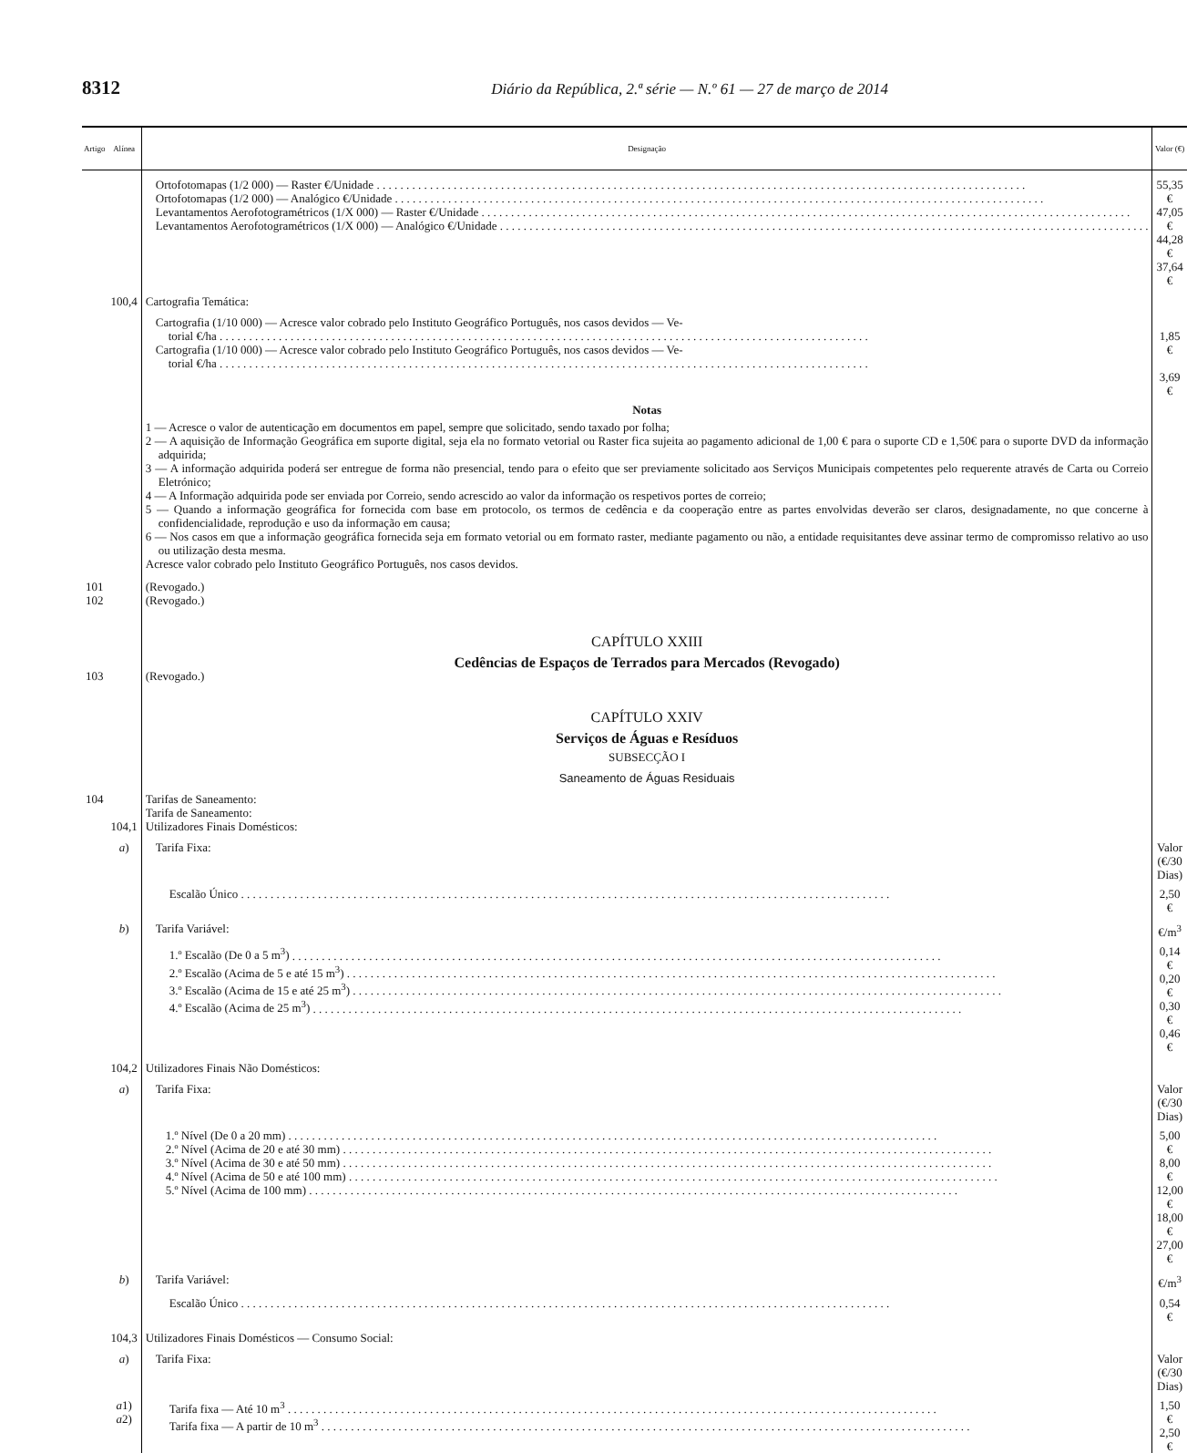8312 Diário da República, 2.ª série — N.º 61 — 27 de março de 2014
| Artigo | Alínea | Designação | Valor (€) |
| --- | --- | --- | --- |
| | | Ortofotomapas (1/2 000) — Raster €/Unidade Ortofotomapas (1/2 000) — Analógico €/Unidade Levantamentos Aerofotogramétricos (1/X 000) — Raster €/Unidade Levantamentos Aerofotogramétricos (1/X 000) — Analógico €/Unidade | 55,35 € 47,05 € 44,28 € 37,64 € |
| | 100,4 | Cartografia Temática: | |
| | | Cartografia (1/10 000) — Acresce valor cobrado pelo Instituto Geográfico Português, nos casos devidos — Ve- torial €/ha Cartografia (1/10 000) — Acresce valor cobrado pelo Instituto Geográfico Português, nos casos devidos — Ve- torial €/ha | 1,85 € 3,69 € |
| | | Notas 1 — Acresce o valor de autenticação em documentos em papel, sempre que solicitado, sendo taxado por folha; 2 — A aquisição de Informação Geográfica em suporte digital, seja ela no formato vetorial ou Raster fica sujeita ao pagamento adicional de 1,00 € para o suporte CD e 1,50€ para o suporte DVD da informação adquirida; 3 — A informação adquirida poderá ser entregue de forma não presencial, tendo para o efeito que ser previamente solicitado aos Serviços Municipais competentes pelo requerente através de Carta ou Correio Eletrónico; 4 — A Informação adquirida pode ser enviada por Correio, sendo acrescido ao valor da informação os respetivos portes de correio; 5 — Quando a informação geográfica for fornecida com base em protocolo, os termos de cedência e da cooperação entre as partes envolvidas deverão ser claros, designadamente, no que concerne à confidencialidade, reprodução e uso da informação em causa; 6 — Nos casos em que a informação geográfica fornecida seja em formato vetorial ou em formato raster, mediante pagamento ou não, a entidade requisitantes deve assinar termo de compromisso relativo ao uso ou utilização desta mesma. Acresce valor cobrado pelo Instituto Geográfico Português, nos casos devidos. | |
| 101 102 | | (Revogado.) (Revogado.) | |
| | | CAPÍTULO XXIII Cedências de Espaços de Terrados para Mercados (Revogado) | |
| 103 | | (Revogado.) | |
| | | CAPÍTULO XXIV Serviços de Águas e Resíduos SUBSECÇÃO I Saneamento de Águas Residuais | |
| 104 | 104,1 | Tarifas de Saneamento: Tarifa de Saneamento: Utilizadores Finais Domésticos: | |
| | a ) | Tarifa Fixa: | Valor (€/30 Dias) |
| | | Escalão Único | 2,50 € |
| | b ) | Tarifa Variável: | €/m<sup>3</sup> |
| | | 1.º Escalão (De 0 a 5 m<sup>3</sup>) 2.º Escalão (Acima de 5 e até 15 m<sup>3</sup>) 3.º Escalão (Acima de 15 e até 25 m<sup>3</sup>) 4.º Escalão (Acima de 25 m<sup>3</sup>) | 0,14 € 0,20 € 0,30 € 0,46 € |
| | 104,2 | Utilizadores Finais Não Domésticos: | |
| | a ) | Tarifa Fixa: | Valor (€/30 Dias) |
| | | 1.º Nível (De 0 a 20 mm) 2.º Nível (Acima de 20 e até 30 mm) 3.º Nível (Acima de 30 e até 50 mm) 4.º Nível (Acima de 50 e até 100 mm) 5.º Nível (Acima de 100 mm) | 5,00 € 8,00 € 12,00 € 18,00 € 27,00 € |
| | b ) | Tarifa Variável: | €/m<sup>3</sup> |
| | | Escalão Único | 0,54 € |
| | 104,3 | Utilizadores Finais Domésticos — Consumo Social: | |
| | a ) | Tarifa Fixa: | Valor (€/30 Dias) |
| | a 1) a 2) | Tarifa fixa — Até 10 m<sup>3</sup> Tarifa fixa — A partir de 10 m<sup>3</sup> | 1,50 € 2,50 € |